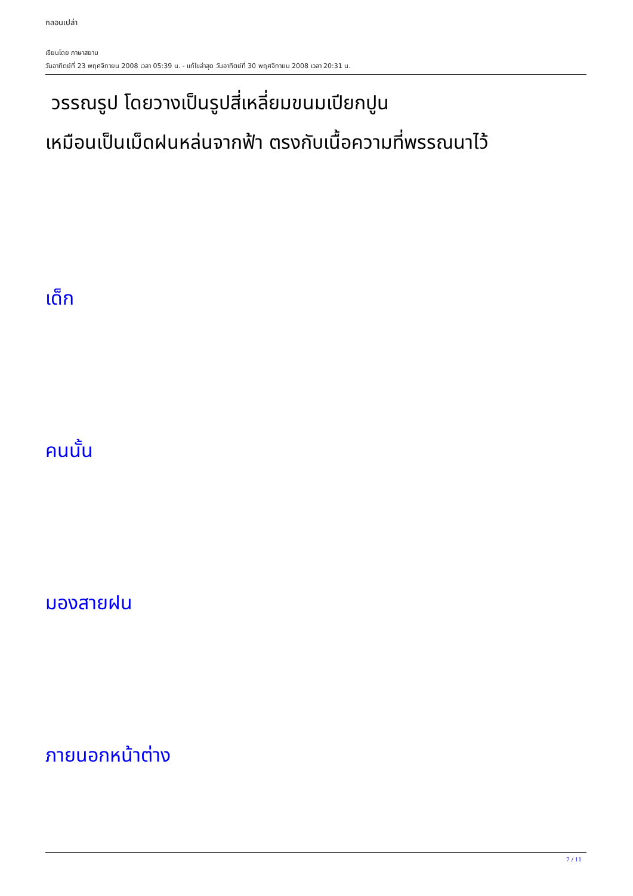กลอนเปล่า
เขียนโดย ภาษาสยาม
วันอาทิตย์ที่ 23 พฤศจิกายน 2008 เวลา 05:39 น. - แก้ไขล่าสุด วันอาทิตย์ที่ 30 พฤศจิกายน 2008 เวลา 20:31 น.
วรรณรูป โดยวางเป็นรูปสี่เหลี่ยมขนมเปียกปูน
เหมือนเป็นเม็ดฝนหล่นจากฟ้า ตรงกับเนื้อความที่พรรณนาไว้
เด็ก
คนนั้น
มองสายฝน
ภายนอกหน้าต่าง
7 / 11